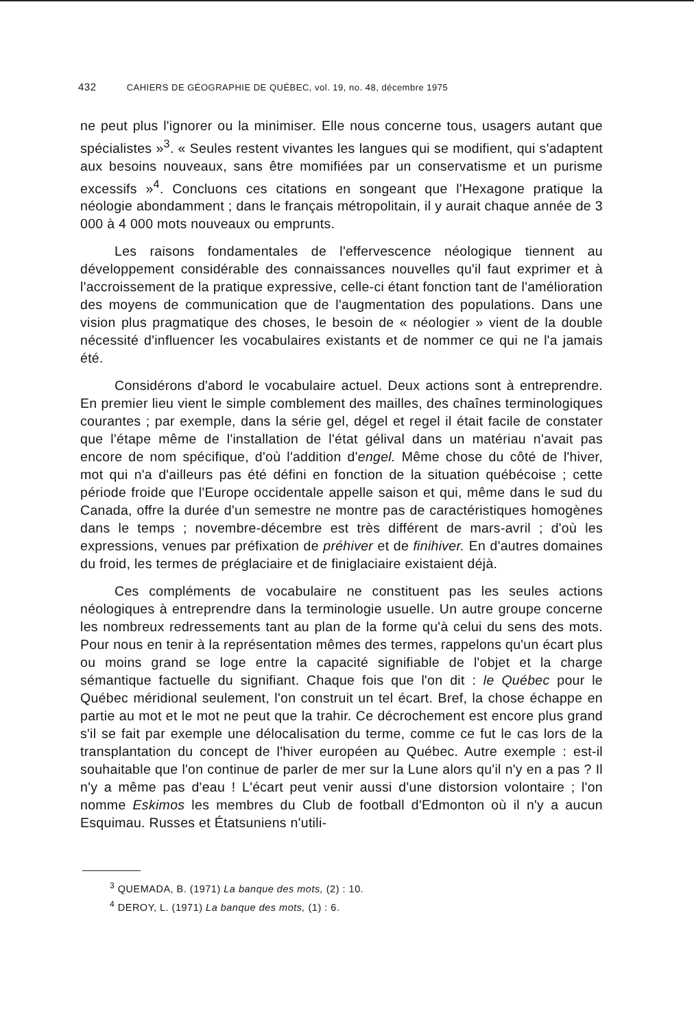432 CAHIERS DE GÉOGRAPHIE DE QUÉBEC, vol. 19, no. 48, décembre 1975
ne peut plus l'ignorer ou la minimiser. Elle nous concerne tous, usagers autant que spécialistes »<sup>3</sup>. « Seules restent vivantes les langues qui se modifient, qui s'adaptent aux besoins nouveaux, sans être momifiées par un conservatisme et un purisme excessifs »<sup>4</sup>. Concluons ces citations en songeant que l'Hexagone pratique la néologie abondamment ; dans le français métropolitain, il y aurait chaque année de 3 000 à 4 000 mots nouveaux ou emprunts.
Les raisons fondamentales de l'effervescence néologique tiennent au développement considérable des connaissances nouvelles qu'il faut exprimer et à l'accroissement de la pratique expressive, celle-ci étant fonction tant de l'amélioration des moyens de communication que de l'augmentation des populations. Dans une vision plus pragmatique des choses, le besoin de « néologier » vient de la double nécessité d'influencer les vocabulaires existants et de nommer ce qui ne l'a jamais été.
Considérons d'abord le vocabulaire actuel. Deux actions sont à entreprendre. En premier lieu vient le simple comblement des mailles, des chaînes terminologiques courantes ; par exemple, dans la série gel, dégel et regel il était facile de constater que l'étape même de l'installation de l'état gélival dans un matériau n'avait pas encore de nom spécifique, d'où l'addition d'engel. Même chose du côté de l'hiver, mot qui n'a d'ailleurs pas été défini en fonction de la situation québécoise ; cette période froide que l'Europe occidentale appelle saison et qui, même dans le sud du Canada, offre la durée d'un semestre ne montre pas de caractéristiques homogènes dans le temps ; novembre-décembre est très différent de mars-avril ; d'où les expressions, venues par préfixation de préhiver et de finihiver. En d'autres domaines du froid, les termes de préglaciaire et de finiglaciaire existaient déjà.
Ces compléments de vocabulaire ne constituent pas les seules actions néologiques à entreprendre dans la terminologie usuelle. Un autre groupe concerne les nombreux redressements tant au plan de la forme qu'à celui du sens des mots. Pour nous en tenir à la représentation mêmes des termes, rappelons qu'un écart plus ou moins grand se loge entre la capacité signifiable de l'objet et la charge sémantique factuelle du signifiant. Chaque fois que l'on dit : le Québec pour le Québec méridional seulement, l'on construit un tel écart. Bref, la chose échappe en partie au mot et le mot ne peut que la trahir. Ce décrochement est encore plus grand s'il se fait par exemple une délocalisation du terme, comme ce fut le cas lors de la transplantation du concept de l'hiver européen au Québec. Autre exemple : est-il souhaitable que l'on continue de parler de mer sur la Lune alors qu'il n'y en a pas ? Il n'y a même pas d'eau ! L'écart peut venir aussi d'une distorsion volontaire ; l'on nomme Eskimos les membres du Club de football d'Edmonton où il n'y a aucun Esquimau. Russes et Étatsuniens n'utili-
<sup>3</sup> QUEMADA, B. (1971) La banque des mots, (2) : 10.
<sup>4</sup> DEROY, L. (1971) La banque des mots, (1) : 6.